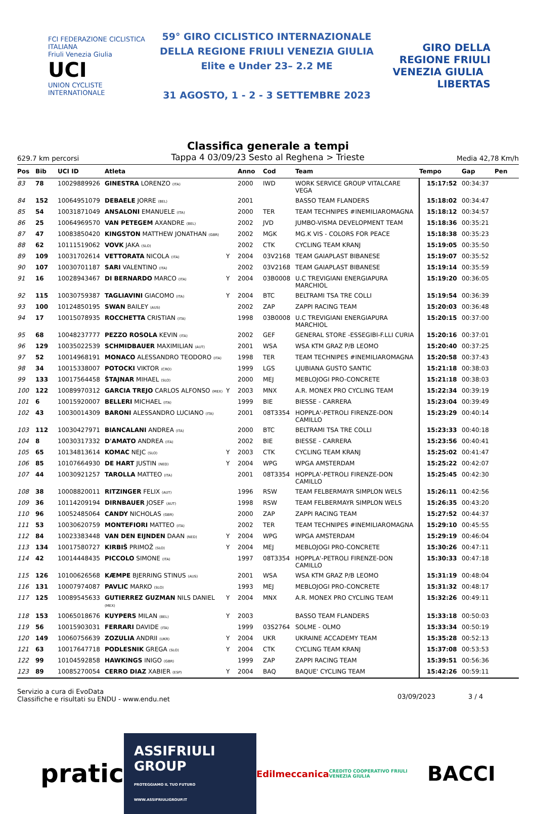FCI FEDERAZIONE CICLISTICA ITALIANA
Friuli Venezia Giulia
UCI
UNION CYCLISTE INTERNATIONALE
59° GIRO CICLISTICO INTERNAZIONALE
DELLA REGIONE FRIULI VENEZIA GIULIA
Elite e Under 23– 2.2 ME
31 AGOSTO, 1 - 2 - 3 SETTEMBRE 2023
GIRO DELLA REGIONE FRIULI VENEZIA GIULIA LIBERTAS
Classifica generale a tempi
629.7 km percorsi Tappa 4 03/09/23 Sesto al Reghena > Trieste Media 42,78 Km/h
| Pos | Bib | UCI ID | Atleta | | Anno | Cod | Team | Tempo | Gap | Pen |
| --- | --- | --- | --- | --- | --- | --- | --- | --- | --- | --- |
| 83 | 78 | 10029889926 | GINESTRA LORENZO (ITA) | | 2000 | IWD | WORK SERVICE GROUP VITALCARE VEGA | 15:17:52 | 00:34:37 | |
| 84 | 152 | 10064951079 | DEBAELE JORRE (BEL) | | 2001 | | BASSO TEAM FLANDERS | 15:18:02 | 00:34:47 | |
| 85 | 54 | 10031871049 | ANSALONI EMANUELE (ITA) | | 2000 | TER | TEAM TECHNIPES #INEMILIAROMAGNA | 15:18:12 | 00:34:57 | |
| 86 | 25 | 10064969570 | VAN PETEGEM AXANDRE (BEL) | | 2002 | JVD | JUMBO-VISMA DEVELOPMENT TEAM | 15:18:36 | 00:35:21 | |
| 87 | 47 | 10083850420 | KINGSTON MATTHEW JONATHAN (GBR) | | 2002 | MGK | MG.K VIS - COLORS FOR PEACE | 15:18:38 | 00:35:23 | |
| 88 | 62 | 10111519062 | VOVK JAKA (SLO) | | 2002 | CTK | CYCLING TEAM KRANJ | 15:19:05 | 00:35:50 | |
| 89 | 109 | 10031702614 | VETTORATA NICOLA (ITA) | Y | 2004 | 03V2168 | TEAM GAIAPLAST BIBANESE | 15:19:07 | 00:35:52 | |
| 90 | 107 | 10030701187 | SARI VALENTINO (ITA) | | 2002 | 03V2168 | TEAM GAIAPLAST BIBANESE | 15:19:14 | 00:35:59 | |
| 91 | 16 | 10028943467 | DI BERNARDO MARCO (ITA) | Y | 2004 | 03B0008 | U.C TREVIGIANI ENERGIAPURA MARCHIOL | 15:19:20 | 00:36:05 | |
| 92 | 115 | 10030759387 | TAGLIAVINI GIACOMO (ITA) | Y | 2004 | BTC | BELTRAMI TSA TRE COLLI | 15:19:54 | 00:36:39 | |
| 93 | 100 | 10124850195 | SWAN BAILEY (AUS) | | 2002 | ZAP | ZAPPI RACING TEAM | 15:20:03 | 00:36:48 | |
| 94 | 17 | 10015078935 | ROCCHETTA CRISTIAN (ITA) | | 1998 | 03B0008 | U.C TREVIGIANI ENERGIAPURA MARCHIOL | 15:20:15 | 00:37:00 | |
| 95 | 68 | 10048237777 | PEZZO ROSOLA KEVIN (ITA) | | 2002 | GEF | GENERAL STORE -ESSEGIBI-F.LLI CURIA | 15:20:16 | 00:37:01 | |
| 96 | 129 | 10035022539 | SCHMIDBAUER MAXIMILIAN (AUT) | | 2001 | WSA | WSA KTM GRAZ P/B LEOMO | 15:20:40 | 00:37:25 | |
| 97 | 52 | 10014968191 | MONACO ALESSANDRO TEODORO (ITA) | | 1998 | TER | TEAM TECHNIPES #INEMILIAROMAGNA | 15:20:58 | 00:37:43 | |
| 98 | 34 | 10015338007 | POTOCKI VIKTOR (CRO) | | 1999 | LGS | LJUBIANA GUSTO SANTIC | 15:21:18 | 00:38:03 | |
| 99 | 133 | 10017564458 | ŠTAJNAR MIHAEL (SLO) | | 2000 | MEJ | MEBLOJOGI PRO-CONCRETE | 15:21:18 | 00:38:03 | |
| 100 | 122 | 10089970312 | GARCIA TREJO CARLOS ALFONSO (MEX) | Y | 2003 | MNX | A.R. MONEX PRO CYCLING TEAM | 15:22:34 | 00:39:19 | |
| 101 | 6 | 10015920007 | BELLERI MICHAEL (ITA) | | 1999 | BIE | BIESSE - CARRERA | 15:23:04 | 00:39:49 | |
| 102 | 43 | 10030014309 | BARONI ALESSANDRO LUCIANO (ITA) | | 2001 | 08T3354 | HOPPLA'-PETROLI FIRENZE-DON CAMILLO | 15:23:29 | 00:40:14 | |
| 103 | 112 | 10030427971 | BIANCALANI ANDREA (ITA) | | 2000 | BTC | BELTRAMI TSA TRE COLLI | 15:23:33 | 00:40:18 | |
| 104 | 8 | 10030317332 | D'AMATO ANDREA (ITA) | | 2002 | BIE | BIESSE - CARRERA | 15:23:56 | 00:40:41 | |
| 105 | 65 | 10134813614 | KOMAC NEJC (SLO) | Y | 2003 | CTK | CYCLING TEAM KRANJ | 15:25:02 | 00:41:47 | |
| 106 | 85 | 10107664930 | DE HART JUSTIN (NED) | Y | 2004 | WPG | WPGA AMSTERDAM | 15:25:22 | 00:42:07 | |
| 107 | 44 | 10030921257 | TAROLLA MATTEO (ITA) | | 2001 | 08T3354 | HOPPLA'-PETROLI FIRENZE-DON CAMILLO | 15:25:45 | 00:42:30 | |
| 108 | 38 | 10008820011 | RITZINGER FELIX (AUT) | | 1996 | RSW | TEAM FELBERMAYR SIMPLON WELS | 15:26:11 | 00:42:56 | |
| 109 | 36 | 10114209194 | DIRNBAUER JOSEF (AUT) | | 1998 | RSW | TEAM FELBERMAYR SIMPLON WELS | 15:26:35 | 00:43:20 | |
| 110 | 96 | 10052485064 | CANDY NICHOLAS (GBR) | | 2000 | ZAP | ZAPPI RACING TEAM | 15:27:52 | 00:44:37 | |
| 111 | 53 | 10030620759 | MONTEFIORI MATTEO (ITA) | | 2002 | TER | TEAM TECHNIPES #INEMILIAROMAGNA | 15:29:10 | 00:45:55 | |
| 112 | 84 | 10023383448 | VAN DEN EIJNDEN DAAN (NED) | Y | 2004 | WPG | WPGA AMSTERDAM | 15:29:19 | 00:46:04 | |
| 113 | 134 | 10017580727 | KIRBIŠ PRIMOŽ (SLO) | Y | 2004 | MEJ | MEBLOJOGI PRO-CONCRETE | 15:30:26 | 00:47:11 | |
| 114 | 42 | 10014448435 | PICCOLO SIMONE (ITA) | | 1997 | 08T3354 | HOPPLA'-PETROLI FIRENZE-DON CAMILLO | 15:30:33 | 00:47:18 | |
| 115 | 126 | 10100626568 | KÆMPE BJERRING STINUS (AUS) | | 2001 | WSA | WSA KTM GRAZ P/B LEOMO | 15:31:19 | 00:48:04 | |
| 116 | 131 | 10007974087 | PAVLIC MARKO (SLO) | | 1993 | MEJ | MEBLOJOGI PRO-CONCRETE | 15:31:32 | 00:48:17 | |
| 117 | 125 | 10089545633 | GUTIERREZ GUZMAN NILS DANIEL (MEX) | Y | 2004 | MNX | A.R. MONEX PRO CYCLING TEAM | 15:32:26 | 00:49:11 | |
| 118 | 153 | 10065018676 | KUYPERS MILAN (BEL) | Y | 2003 | | BASSO TEAM FLANDERS | 15:33:18 | 00:50:03 | |
| 119 | 56 | 10015903031 | FERRARI DAVIDE (ITA) | | 1999 | 03S2764 | SOLME - OLMO | 15:33:34 | 00:50:19 | |
| 120 | 149 | 10060756639 | ZOZULIA ANDRII (UKR) | Y | 2004 | UKR | UKRAINE ACCADEMY TEAM | 15:35:28 | 00:52:13 | |
| 121 | 63 | 10017647718 | PODLESNIK GREGA (SLO) | Y | 2004 | CTK | CYCLING TEAM KRANJ | 15:37:08 | 00:53:53 | |
| 122 | 99 | 10104592858 | HAWKINGS INIGO (GBR) | | 1999 | ZAP | ZAPPI RACING TEAM | 15:39:51 | 00:56:36 | |
| 123 | 89 | 10085270054 | CERRO DIAZ XABIER (ESP) | Y | 2004 | BAQ | BAQUE' CYCLING TEAM | 15:42:26 | 00:59:11 | |
Servizio a cura di EvoData
Classifiche e risultati su ENDU - www.endu.net
03/09/2023 3 / 4
pratic ASSIFRIULI GROUP
PROTEGGIAMO IL TUO FUTURO WWW.ASSIFRIULIGROUP.IT Edilmeccanica CREDITO COOPERATIVO FRIULI VENEZIA GIULIA BACCI